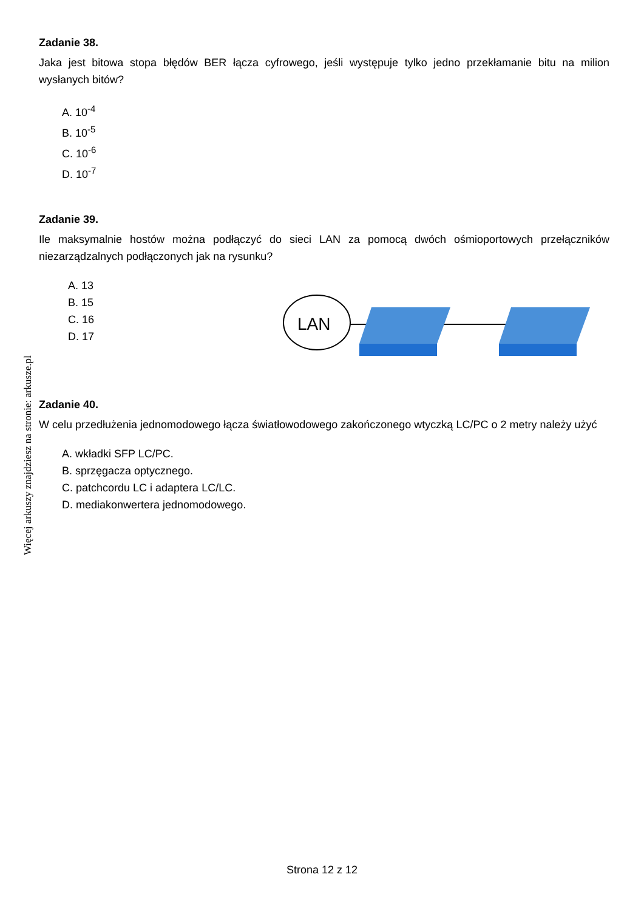Zadanie 38.
Jaka jest bitowa stopa błędów BER łącza cyfrowego, jeśli występuje tylko jedno przekłamanie bitu na milion wysłanych bitów?
A. 10<sup>-4</sup>
B. 10<sup>-5</sup>
C. 10<sup>-6</sup>
D. 10<sup>-7</sup>
Zadanie 39.
Ile maksymalnie hostów można podłączyć do sieci LAN za pomocą dwóch ośmioportowych przełączników niezarządzalnych podłączonych jak na rysunku?
A. 13
B. 15
C. 16
D. 17
LAN
Zadanie 40.
W celu przedłużenia jednomodowego łącza światłowodowego zakończonego wtyczką LC/PC o 2 metry należy użyć
A. wkładki SFP LC/PC.
B. sprzęgacza optycznego.
C. patchcordu LC i adaptera LC/LC.
D. mediakonwertera jednomodowego.
Więcej arkuszy znajdziesz na stronie: arkusze.pl
Strona 12 z 12